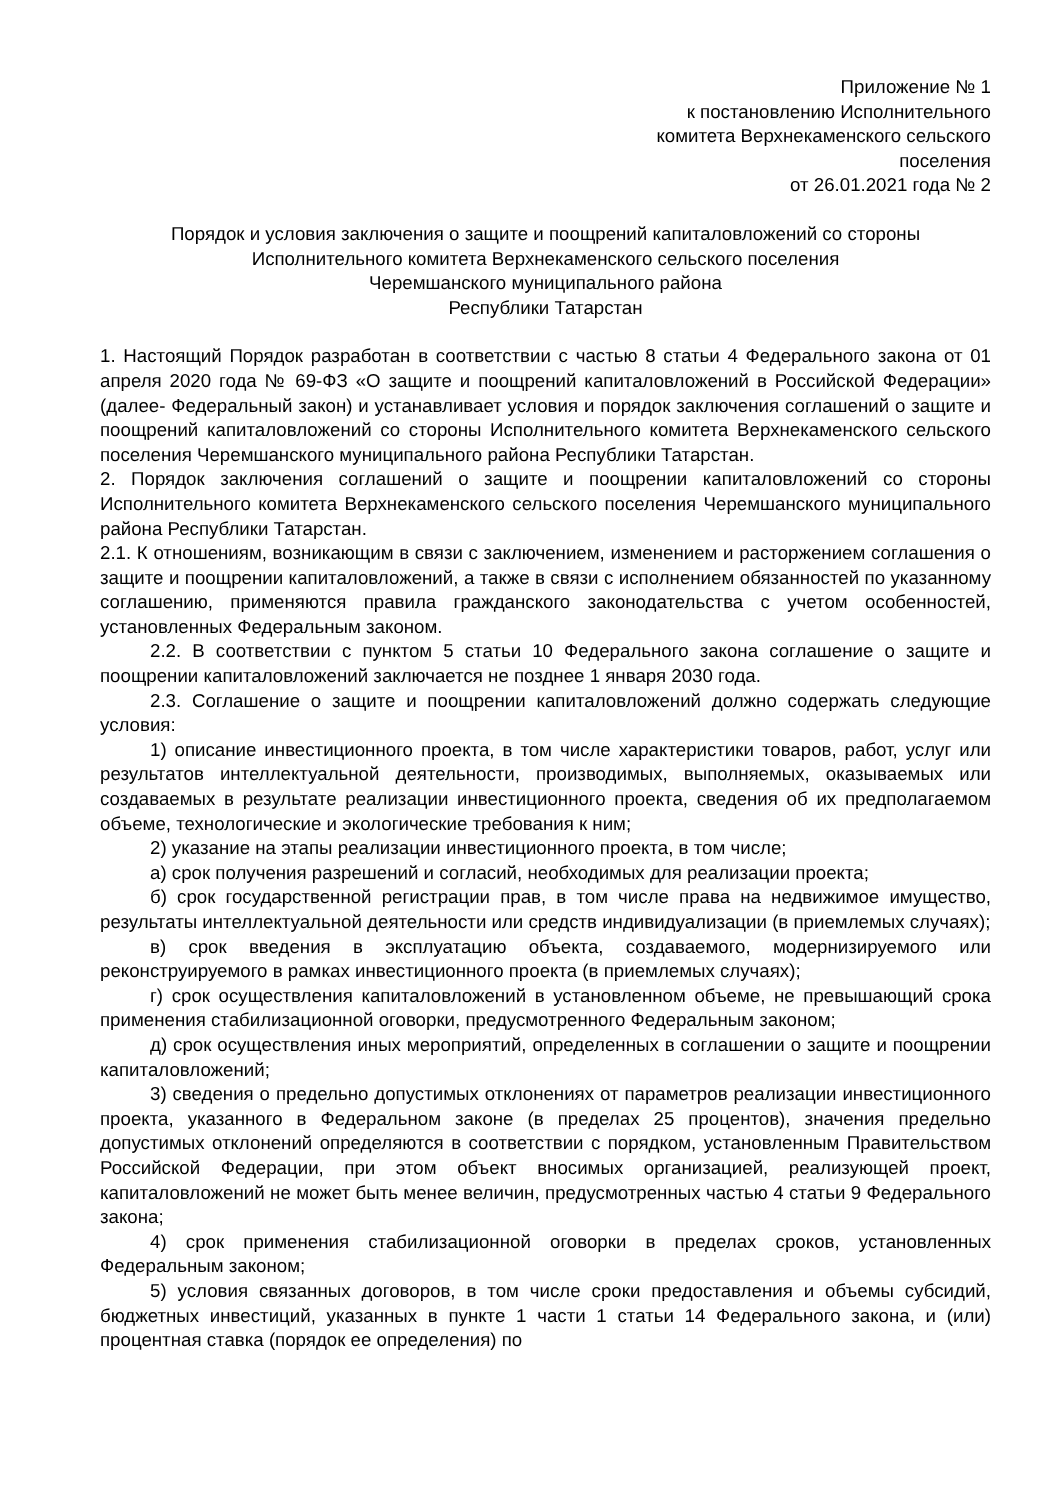Приложение № 1
к постановлению Исполнительного
комитета Верхнекаменского сельского
поселения
от 26.01.2021 года № 2
Порядок и условия заключения о защите и поощрений капиталовложений со стороны
Исполнительного комитета Верхнекаменского сельского поселения
Черемшанского муниципального района
Республики Татарстан
1. Настоящий Порядок разработан в соответствии с частью 8 статьи 4 Федерального закона от 01 апреля 2020 года № 69-ФЗ «О защите и поощрений капиталовложений в Российской Федерации» (далее- Федеральный закон) и устанавливает условия и порядок заключения соглашений о защите и поощрений капиталовложений со стороны Исполнительного комитета Верхнекаменского сельского поселения Черемшанского муниципального района Республики Татарстан.
2. Порядок заключения соглашений о защите и поощрении капиталовложений со стороны Исполнительного комитета Верхнекаменского сельского поселения Черемшанского муниципального района Республики Татарстан.
2.1. К отношениям, возникающим в связи с заключением, изменением и расторжением соглашения о защите и поощрении капиталовложений, а также в связи с исполнением обязанностей по указанному соглашению, применяются правила гражданского законодательства с учетом особенностей, установленных Федеральным законом.
2.2. В соответствии с пунктом 5 статьи 10 Федерального закона соглашение о защите и поощрении капиталовложений заключается не позднее 1 января 2030 года.
2.3. Соглашение о защите и поощрении капиталовложений должно содержать следующие условия:
1) описание инвестиционного проекта, в том числе характеристики товаров, работ, услуг или результатов интеллектуальной деятельности, производимых, выполняемых, оказываемых или создаваемых в результате реализации инвестиционного проекта, сведения об их предполагаемом объеме, технологические и экологические требования к ним;
2) указание на этапы реализации инвестиционного проекта, в том числе;
а) срок получения разрешений и согласий, необходимых для реализации проекта;
б) срок государственной регистрации прав, в том числе права на недвижимое имущество, результаты интеллектуальной деятельности или средств индивидуализации (в приемлемых случаях);
в) срок введения в эксплуатацию объекта, создаваемого, модернизируемого или реконструируемого в рамках инвестиционного проекта (в приемлемых случаях);
г) срок осуществления капиталовложений в установленном объеме, не превышающий срока применения стабилизационной оговорки, предусмотренного Федеральным законом;
д) срок осуществления иных мероприятий, определенных в соглашении о защите и поощрении капиталовложений;
3) сведения о предельно допустимых отклонениях от параметров реализации инвестиционного проекта, указанного в Федеральном законе (в пределах 25 процентов), значения предельно допустимых отклонений определяются в соответствии с порядком, установленным Правительством Российской Федерации, при этом объект вносимых организацией, реализующей проект, капиталовложений не может быть менее величин, предусмотренных частью 4 статьи 9 Федерального закона;
4) срок применения стабилизационной оговорки в пределах сроков, установленных Федеральным законом;
5) условия связанных договоров, в том числе сроки предоставления и объемы субсидий, бюджетных инвестиций, указанных в пункте 1 части 1 статьи 14 Федерального закона, и (или) процентная ставка (порядок ее определения) по